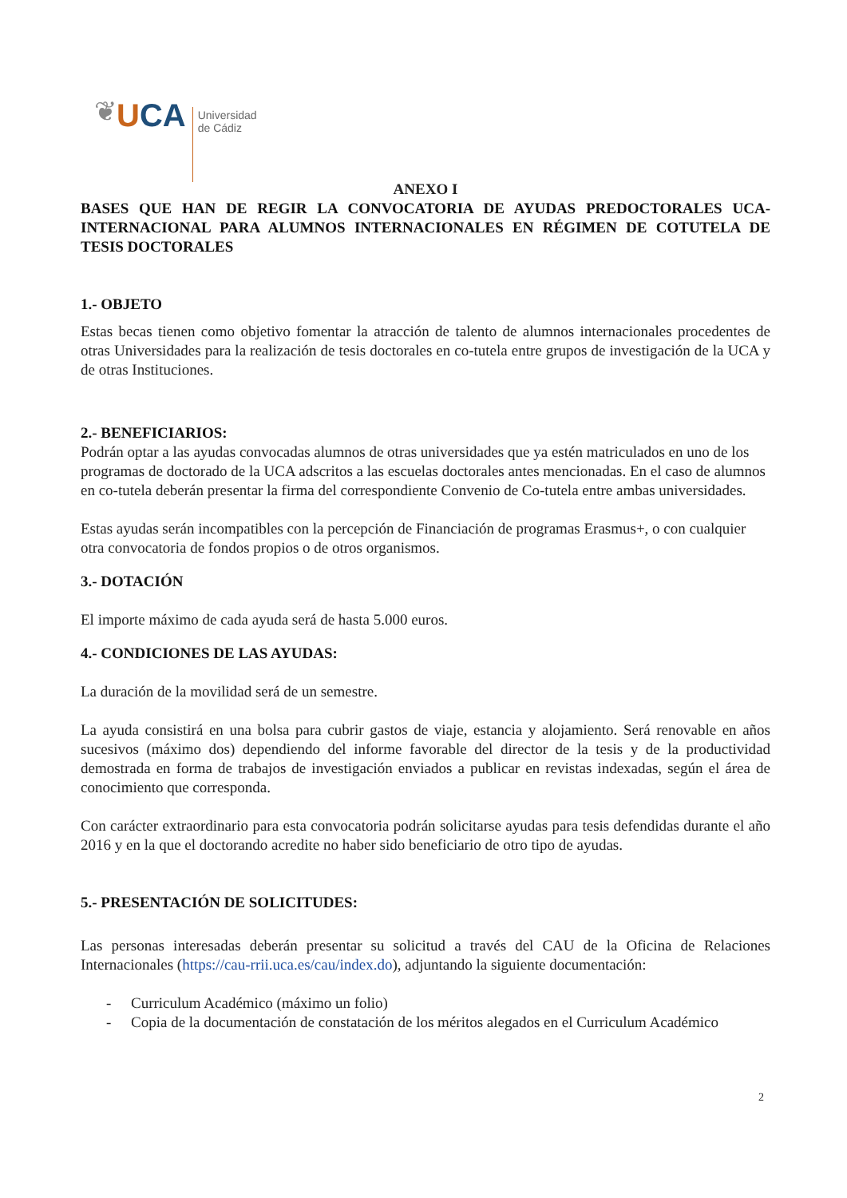❦
UCA
Universidad
de Cádiz
ANEXO I
BASES QUE HAN DE REGIR LA CONVOCATORIA DE AYUDAS PREDOCTORALES UCA-INTERNACIONAL PARA ALUMNOS INTERNACIONALES EN RÉGIMEN DE COTUTELA DE TESIS DOCTORALES
1.- OBJETO
Estas becas tienen como objetivo fomentar la atracción de talento de alumnos internacionales procedentes de otras Universidades para la realización de tesis doctorales en co-tutela entre grupos de investigación de la UCA y de otras Instituciones.
2.- BENEFICIARIOS:
Podrán optar a las ayudas convocadas alumnos de otras universidades que ya estén matriculados en uno de los programas de doctorado de la UCA adscritos a las escuelas doctorales antes mencionadas. En el caso de alumnos en co-tutela deberán presentar la firma del correspondiente Convenio de Co-tutela entre ambas universidades.
Estas ayudas serán incompatibles con la percepción de Financiación de programas Erasmus+, o con cualquier otra convocatoria de fondos propios o de otros organismos.
3.- DOTACIÓN
El importe máximo de cada ayuda será de hasta 5.000 euros.
4.- CONDICIONES DE LAS AYUDAS:
La duración de la movilidad será de un semestre.
La ayuda consistirá en una bolsa para cubrir gastos de viaje, estancia y alojamiento. Será renovable en años sucesivos (máximo dos) dependiendo del informe favorable del director de la tesis y de la productividad demostrada en forma de trabajos de investigación enviados a publicar en revistas indexadas, según el área de conocimiento que corresponda.
Con carácter extraordinario para esta convocatoria podrán solicitarse ayudas para tesis defendidas durante el año 2016 y en la que el doctorando acredite no haber sido beneficiario de otro tipo de ayudas.
5.- PRESENTACIÓN DE SOLICITUDES:
Las personas interesadas deberán presentar su solicitud a través del CAU de la Oficina de Relaciones Internacionales (https://cau-rrii.uca.es/cau/index.do), adjuntando la siguiente documentación:
- Curriculum Académico (máximo un folio)
- Copia de la documentación de constatación de los méritos alegados en el Curriculum Académico
2